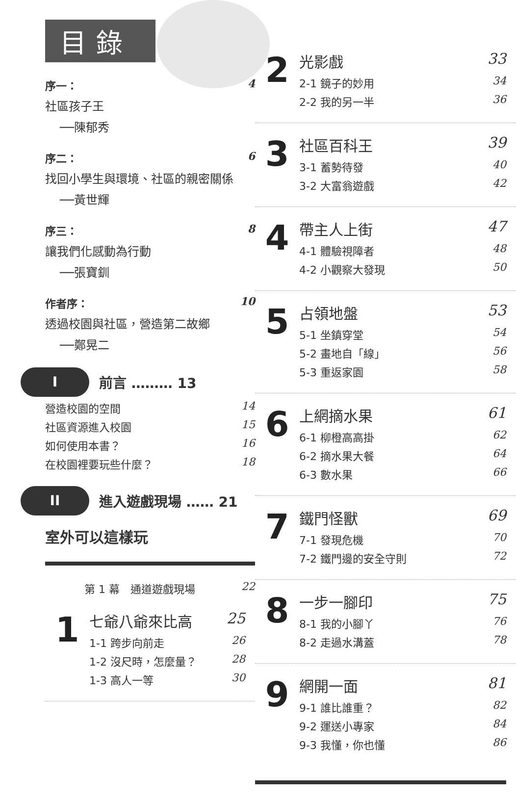目錄
序一： 4
社區孩子王
──陳郁秀
序二： 6
找回小學生與環境、社區的親密關係
──黃世輝
序三： 8
讓我們化感動為行動
──張寶釧
作者序： 10
透過校園與社區，營造第二故鄉
──鄭晃二
I
前言 ……… 13
營造校園的空間 14
社區資源進入校園 15
如何使用本書？ 16
在校園裡要玩些什麼？ 18
II
進入遊戲現場 …… 21
室外可以這樣玩
第 1 幕　通道遊戲現場 22
1
七爺八爺來比高 25
1-1 跨步向前走 26
1-2 沒尺時，怎麼量？ 28
1-3 高人一等 30
2
光影戲 33
2-1 鏡子的妙用 34
2-2 我的另一半 36
3
社區百科王 39
3-1 蓄勢待發 40
3-2 大富翁遊戲 42
4
帶主人上街 47
4-1 體驗視障者 48
4-2 小觀察大發現 50
5
占領地盤 53
5-1 坐鎮穿堂 54
5-2 畫地自「線」 56
5-3 重返家園 58
6
上網摘水果 61
6-1 柳橙高高掛 62
6-2 摘水果大餐 64
6-3 數水果 66
7
鐵門怪獸 69
7-1 發現危機 70
7-2 鐵門邊的安全守則 72
8
一步一腳印 75
8-1 我的小腳丫 76
8-2 走過水溝蓋 78
9
網開一面 81
9-1 誰比誰重？ 82
9-2 運送小專家 84
9-3 我懂，你也懂 86